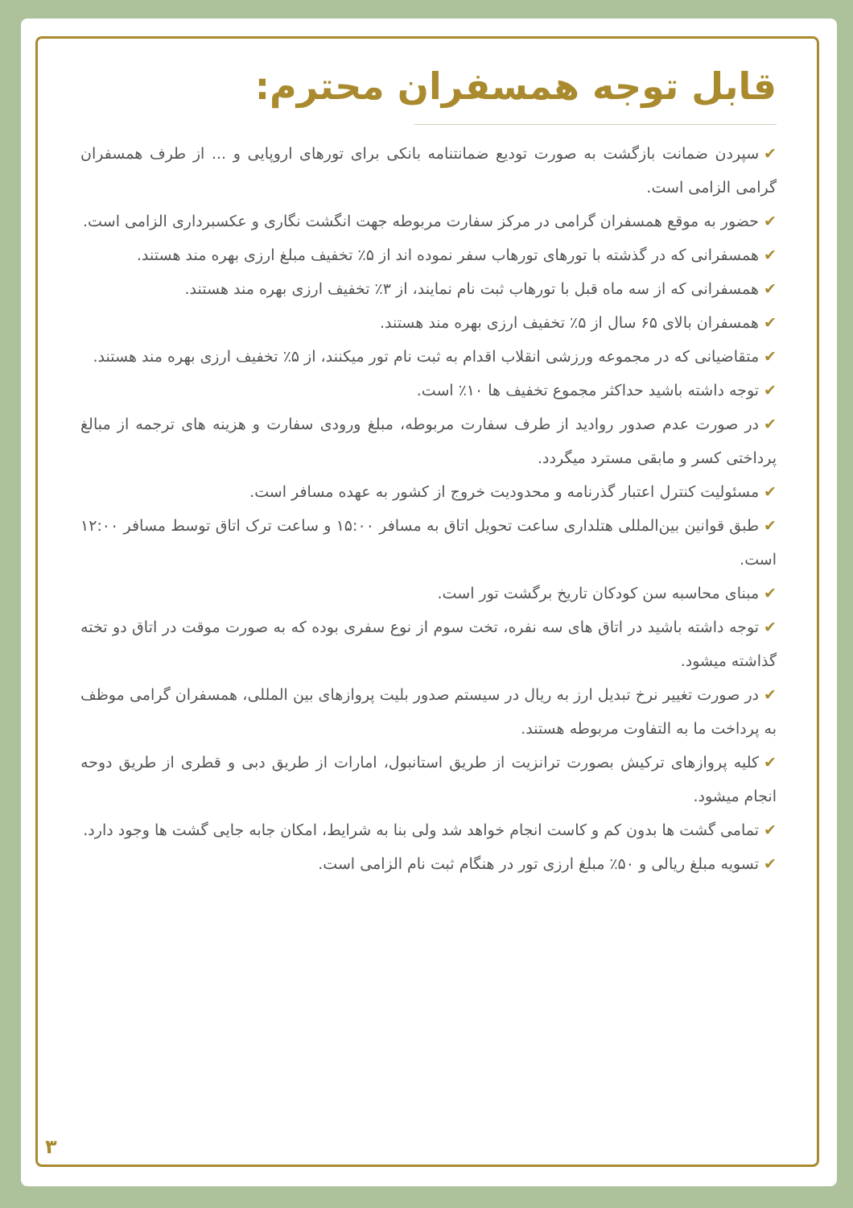قابل توجه همسفران محترم:
✔سپردن ضمانت بازگشت به صورت توديع ضمانتنامه بانکی برای تورهای اروپایی و ... از طرف همسفران گرامی الزامی است.
✔حضور به موقع همسفران گرامی در مرکز سفارت مربوطه جهت انگشت نگاری و عکسبرداری الزامی است.
✔همسفرانی که در گذشته با تورهای تورهاب سفر نموده اند از ۵٪ تخفیف مبلغ ارزی بهره مند هستند.
✔همسفرانی که از سه ماه قبل با تورهاب ثبت نام نمایند، از ۳٪ تخفیف ارزی بهره مند هستند.
✔همسفران بالای ۶۵ سال از ۵٪ تخفیف ارزی بهره مند هستند.
✔متقاضیانی که در مجموعه ورزشی انقلاب اقدام به ثبت نام تور میکنند، از ۵٪ تخفیف ارزی بهره مند هستند.
✔توجه داشته باشید حداکثر مجموع تخفیف ها ۱۰٪ است.
✔در صورت عدم صدور روادید از طرف سفارت مربوطه، مبلغ ورودی سفارت و هزینه های ترجمه از مبالغ پرداختی کسر و مابقی مسترد میگردد.
✔مسئولیت کنترل اعتبار گذرنامه و محدودیت خروج از کشور به عهده مسافر است.
✔طبق قوانین بین‌المللی هتلداری ساعت تحویل اتاق به مسافر ۱۵:۰۰ و ساعت ترک اتاق توسط مسافر ۱۲:۰۰ است.
✔مبنای محاسبه سن کودکان تاریخ برگشت تور است.
✔توجه داشته باشید در اتاق های سه نفره، تخت سوم از نوع سفری بوده که به صورت موقت در اتاق دو تخته گذاشته میشود.
✔در صورت تغییر نرخ تبدیل ارز به ریال در سیستم صدور بلیت پروازهای بین المللی، همسفران گرامی موظف به پرداخت ما به التفاوت مربوطه هستند.
✔کلیه پروازهای ترکیش بصورت ترانزیت از طریق استانبول، امارات از طریق دبی و قطری از طریق دوحه انجام میشود.
✔تمامی گشت ها بدون کم و کاست انجام خواهد شد ولی بنا به شرایط، امکان جابه جایی گشت ها وجود دارد.
✔تسویه مبلغ ریالی و ۵۰٪ مبلغ ارزی تور در هنگام ثبت نام الزامی است.
۳